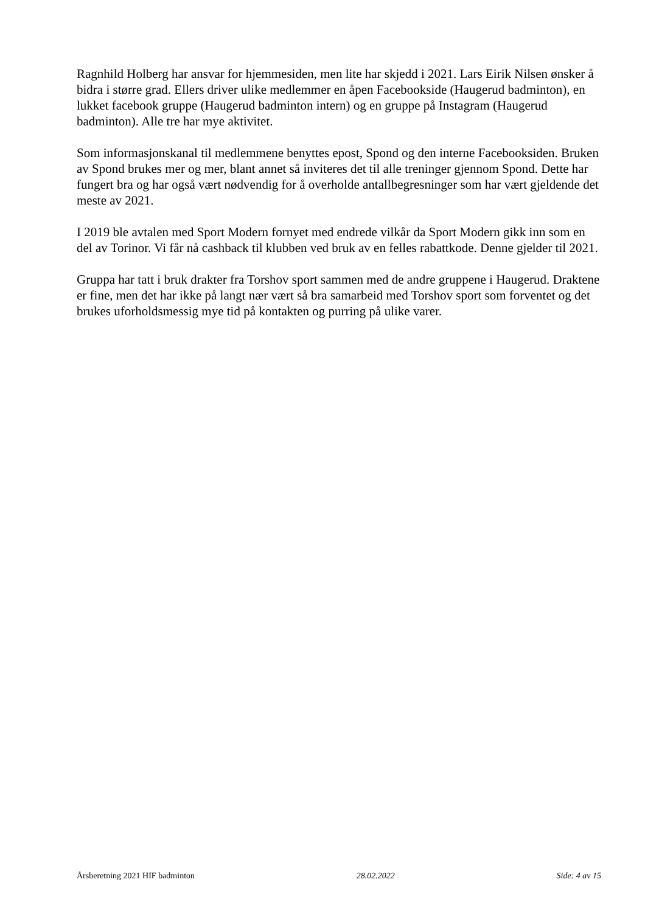Ragnhild Holberg har ansvar for hjemmesiden, men lite har skjedd i 2021. Lars Eirik Nilsen ønsker å bidra i større grad. Ellers driver ulike medlemmer en åpen Facebookside (Haugerud badminton), en lukket facebook gruppe (Haugerud badminton intern) og en gruppe på Instagram (Haugerud badminton). Alle tre har mye aktivitet.
Som informasjonskanal til medlemmene benyttes epost, Spond og den interne Facebooksiden. Bruken av Spond brukes mer og mer, blant annet så inviteres det til alle treninger gjennom Spond. Dette har fungert bra og har også vært nødvendig for å overholde antallbegresninger som har vært gjeldende det meste av 2021.
I 2019 ble avtalen med Sport Modern fornyet med endrede vilkår da Sport Modern gikk inn som en del av Torinor. Vi får nå cashback til klubben ved bruk av en felles rabattkode. Denne gjelder til 2021.
Gruppa har tatt i bruk drakter fra Torshov sport sammen med de andre gruppene i Haugerud. Draktene er fine, men det har ikke på langt nær vært så bra samarbeid med Torshov sport som forventet og det brukes uforholdsmessig mye tid på kontakten og purring på ulike varer.
Årsberetning 2021 HIF badminton 28.02.2022 Side: 4 av 15